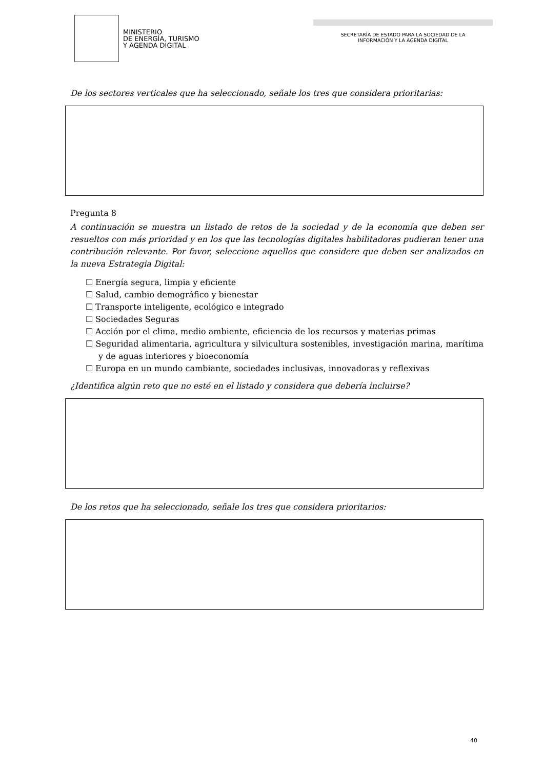MINISTERIO
DE ENERGÍA, TURISMO
Y AGENDA DIGITAL
SECRETARÍA DE ESTADO PARA LA SOCIEDAD DE LA
INFORMACIÓN Y LA AGENDA DIGITAL
De los sectores verticales que ha seleccionado, señale los tres que considera prioritarias:
Pregunta 8
A continuación se muestra un listado de retos de la sociedad y de la economía que deben ser resueltos con más prioridad y en los que las tecnologías digitales habilitadoras pudieran tener una contribución relevante. Por favor, seleccione aquellos que considere que deben ser analizados en la nueva Estrategia Digital:
☐ Energía segura, limpia y eficiente
☐ Salud, cambio demográfico y bienestar
☐ Transporte inteligente, ecológico e integrado
☐ Sociedades Seguras
☐ Acción por el clima, medio ambiente, eficiencia de los recursos y materias primas
☐ Seguridad alimentaria, agricultura y silvicultura sostenibles, investigación marina, marítima y de aguas interiores y bioeconomía
☐ Europa en un mundo cambiante, sociedades inclusivas, innovadoras y reflexivas
¿Identifica algún reto que no esté en el listado y considera que debería incluirse?
De los retos que ha seleccionado, señale los tres que considera prioritarios:
40